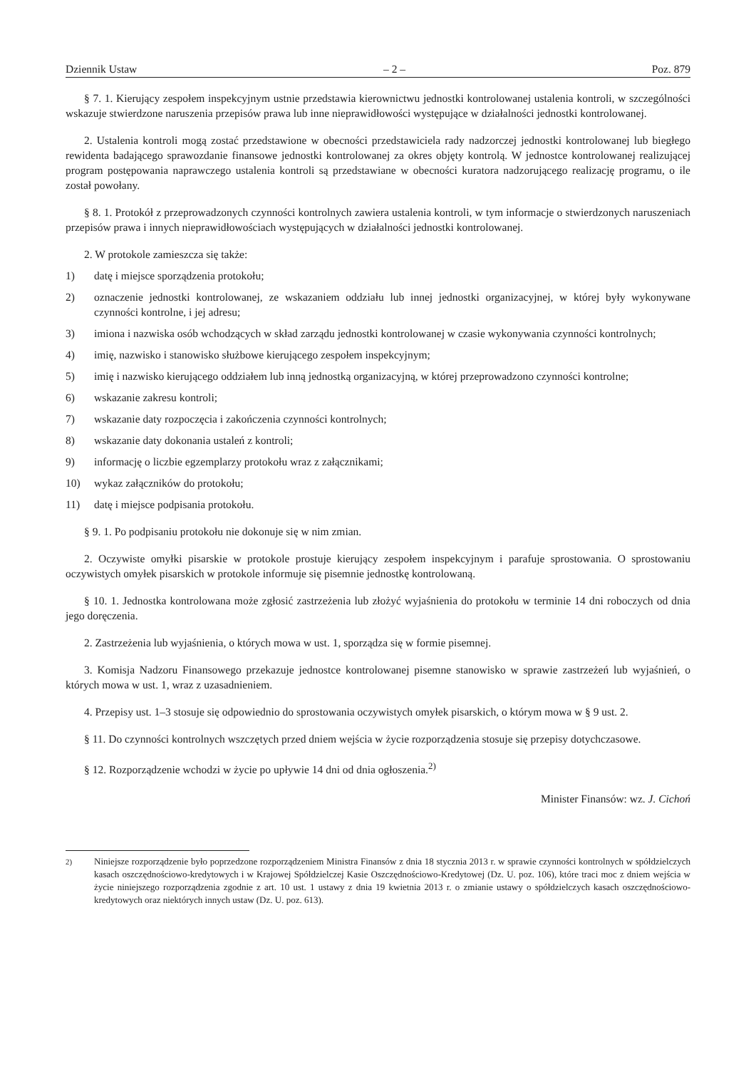Dziennik Ustaw – 2 – Poz. 879
§ 7. 1. Kierujący zespołem inspekcyjnym ustnie przedstawia kierownictwu jednostki kontrolowanej ustalenia kontroli, w szczególności wskazuje stwierdzone naruszenia przepisów prawa lub inne nieprawidłowości występujące w działalności jednostki kontrolowanej.
2. Ustalenia kontroli mogą zostać przedstawione w obecności przedstawiciela rady nadzorczej jednostki kontrolowanej lub biegłego rewidenta badającego sprawozdanie finansowe jednostki kontrolowanej za okres objęty kontrolą. W jednostce kontrolowanej realizującej program postępowania naprawczego ustalenia kontroli są przedstawiane w obecności kuratora nadzorującego realizację programu, o ile został powołany.
§ 8. 1. Protokół z przeprowadzonych czynności kontrolnych zawiera ustalenia kontroli, w tym informacje o stwierdzonych naruszeniach przepisów prawa i innych nieprawidłowościach występujących w działalności jednostki kontrolowanej.
2. W protokole zamieszcza się także:
1) datę i miejsce sporządzenia protokołu;
2) oznaczenie jednostki kontrolowanej, ze wskazaniem oddziału lub innej jednostki organizacyjnej, w której były wykonywane czynności kontrolne, i jej adresu;
3) imiona i nazwiska osób wchodzących w skład zarządu jednostki kontrolowanej w czasie wykonywania czynności kontrolnych;
4) imię, nazwisko i stanowisko służbowe kierującego zespołem inspekcyjnym;
5) imię i nazwisko kierującego oddziałem lub inną jednostką organizacyjną, w której przeprowadzono czynności kontrolne;
6) wskazanie zakresu kontroli;
7) wskazanie daty rozpoczęcia i zakończenia czynności kontrolnych;
8) wskazanie daty dokonania ustaleń z kontroli;
9) informację o liczbie egzemplarzy protokołu wraz z załącznikami;
10) wykaz załączników do protokołu;
11) datę i miejsce podpisania protokołu.
§ 9. 1. Po podpisaniu protokołu nie dokonuje się w nim zmian.
2. Oczywiste omyłki pisarskie w protokole prostuje kierujący zespołem inspekcyjnym i parafuje sprostowania. O sprostowaniu oczywistych omyłek pisarskich w protokole informuje się pisemnie jednostkę kontrolowaną.
§ 10. 1. Jednostka kontrolowana może zgłosić zastrzeżenia lub złożyć wyjaśnienia do protokołu w terminie 14 dni roboczych od dnia jego doręczenia.
2. Zastrzeżenia lub wyjaśnienia, o których mowa w ust. 1, sporządza się w formie pisemnej.
3. Komisja Nadzoru Finansowego przekazuje jednostce kontrolowanej pisemne stanowisko w sprawie zastrzeżeń lub wyjaśnień, o których mowa w ust. 1, wraz z uzasadnieniem.
4. Przepisy ust. 1–3 stosuje się odpowiednio do sprostowania oczywistych omyłek pisarskich, o którym mowa w § 9 ust. 2.
§ 11. Do czynności kontrolnych wszczętych przed dniem wejścia w życie rozporządzenia stosuje się przepisy dotychczasowe.
§ 12. Rozporządzenie wchodzi w życie po upływie 14 dni od dnia ogłoszenia.<sup>2)</sup>
Minister Finansów: wz. J. Cichoń
<sup>2)</sup> Niniejsze rozporządzenie było poprzedzone rozporządzeniem Ministra Finansów z dnia 18 stycznia 2013 r. w sprawie czynności kontrolnych w spółdzielczych kasach oszczędnościowo-kredytowych i w Krajowej Spółdzielczej Kasie Oszczędnościowo-Kredytowej (Dz. U. poz. 106), które traci moc z dniem wejścia w życie niniejszego rozporządzenia zgodnie z art. 10 ust. 1 ustawy z dnia 19 kwietnia 2013 r. o zmianie ustawy o spółdzielczych kasach oszczędnościowo-kredytowych oraz niektórych innych ustaw (Dz. U. poz. 613).